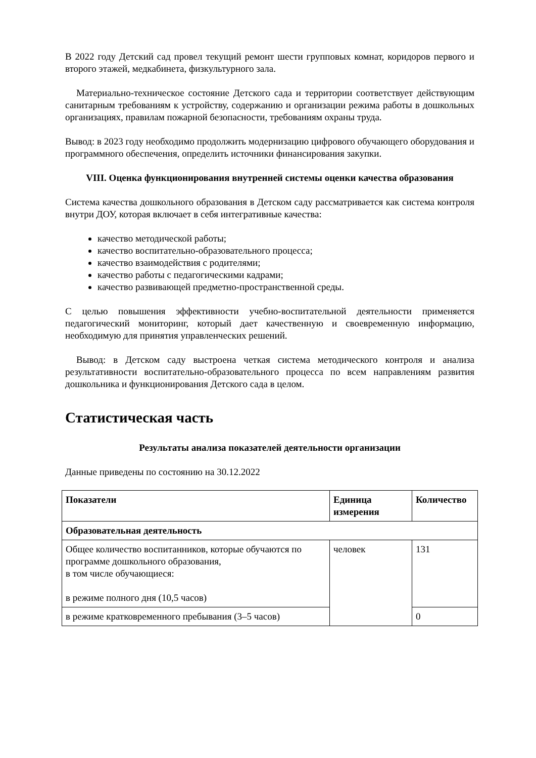В 2022 году Детский сад провел текущий ремонт шести групповых комнат, коридоров первого и второго этажей, медкабинета, физкультурного зала.
Материально-техническое состояние Детского сада и территории соответствует действующим санитарным требованиям к устройству, содержанию и организации режима работы в дошкольных организациях, правилам пожарной безопасности, требованиям охраны труда.
Вывод: в 2023 году необходимо продолжить модернизацию цифрового обучающего оборудования и программного обеспечения, определить источники финансирования закупки.
VIII. Оценка функционирования внутренней системы оценки качества образования
Система качества дошкольного образования в Детском саду рассматривается как система контроля внутри ДОУ, которая включает в себя интегративные качества:
качество методической работы;
качество воспитательно-образовательного процесса;
качество взаимодействия с родителями;
качество работы с педагогическими кадрами;
качество развивающей предметно-пространственной среды.
С целью повышения эффективности учебно-воспитательной деятельности применяется педагогический мониторинг, который дает качественную и своевременную информацию, необходимую для принятия управленческих решений.
Вывод: в Детском саду выстроена четкая система методического контроля и анализа результативности воспитательно-образовательного процесса по всем направлениям развития дошкольника и функционирования Детского сада в целом.
Статистическая часть
Результаты анализа показателей деятельности организации
Данные приведены по состоянию на 30.12.2022
| Показатели | Единица измерения | Количество |
| --- | --- | --- |
| Образовательная деятельность | | |
| Общее количество воспитанников, которые обучаются по программе дошкольного образования, в том числе обучающиеся: в режиме полного дня (10,5 часов) | человек | 131 |
| в режиме кратковременного пребывания (3–5 часов) | | 0 |